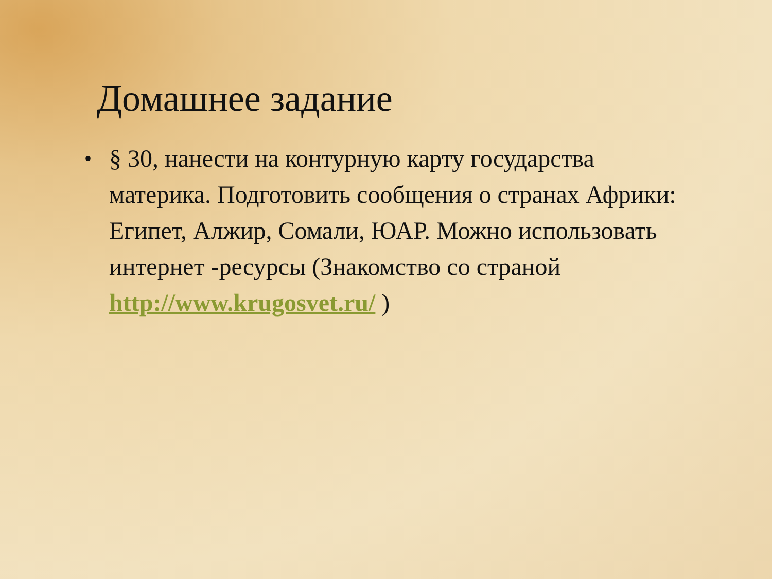Домашнее задание
• § 30, нанести на контурную карту государства материка. Подготовить сообщения о странах Африки: Египет, Алжир, Сомали, ЮАР. Можно использовать интернет -ресурсы (Знакомство со страной http://www.krugosvet.ru/ )